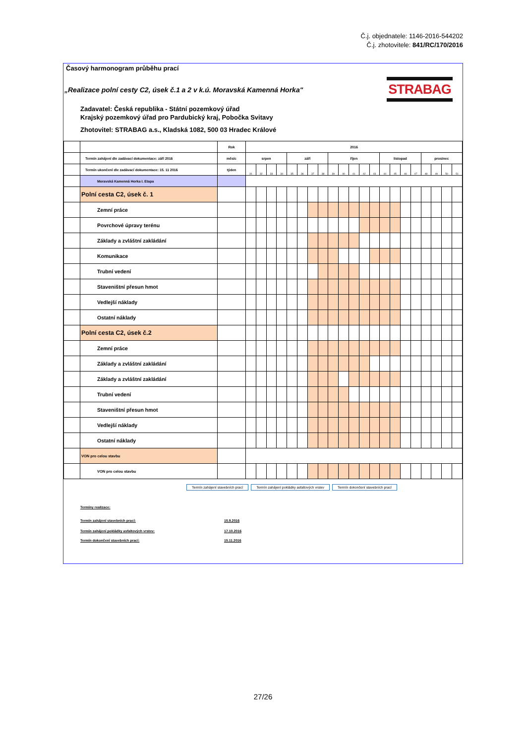Č.j. objednatele: 1146-2016-544202
Č.j. zhotovitele: 841/RC/170/2016
Časový harmonogram průběhu prací
„Realizace polní cesty C2, úsek č.1 a 2 v k.ú. Moravská Kamenná Horka"
STRABAG
Zadavatel: Česká republika - Státní pozemkový úřad
Krajský pozemkový úřad pro Pardubický kraj, Pobočka Svitavy
Zhotovitel: STRABAG a.s., Kladská 1082, 500 03 Hradec Králové
| | | Rok | 2016 | | | | | | | | | | | | | | | | | | | | |
| | Termín zahájení dle zadávací dokumentace: září 2016 | měsíc | srpen | | | | září | | | | říjen | | | | | listopad | | | | prosinec | | | |
| | Termín ukončení dle zadávací dokumentace: 15. 11 2016 | týden | 31 | 32 | 33 | 34 | 35 | 36 | 37 | 38 | 39 | 40 | 41 | 42 | 43 | 44 | 45 | 46 | 47 | 48 | 49 | 50 | 51 |
| | Moravská Kamenná Horka I. Etapa | | | | | | | | | | | | | | | | | | | | | | |
| | Polní cesta C2, úsek č. 1 | | | | | | | | | | | | | | | | | | | | | | |
| | Zemní práce | | | | | | | | | | | | | | | | | | | | | | |
| | Povrchové úpravy terénu | | | | | | | | | | | | | | | | | | | | | | |
| | Základy a zvláštní zakládání | | | | | | | | | | | | | | | | | | | | | | |
| | Komunikace | | | | | | | | | | | | | | | | | | | | | | |
| | Trubní vedení | | | | | | | | | | | | | | | | | | | | | | |
| | Staveništní přesun hmot | | | | | | | | | | | | | | | | | | | | | | |
| | Vedlejší náklady | | | | | | | | | | | | | | | | | | | | | | |
| | Ostatní náklady | | | | | | | | | | | | | | | | | | | | | | |
| | Polní cesta C2, úsek č.2 | | | | | | | | | | | | | | | | | | | | | | |
| | Zemní práce | | | | | | | | | | | | | | | | | | | | | | |
| | Základy a zvláštní zakládání | | | | | | | | | | | | | | | | | | | | | | |
| | Základy a zvláštní zakládání | | | | | | | | | | | | | | | | | | | | | | |
| | Trubní vedení | | | | | | | | | | | | | | | | | | | | | | |
| | Staveništní přesun hmot | | | | | | | | | | | | | | | | | | | | | | |
| | Vedlejší náklady | | | | | | | | | | | | | | | | | | | | | | |
| | Ostatní náklady | | | | | | | | | | | | | | | | | | | | | | |
| | VON pro celou stavbu | | | | | | | | | | | | | | | | | | | | | | |
| | VON pro celou stavbu | | | | | | | | | | | | | | | | | | | | | | |
Termín zahájení stavebních prací Termín zahájení pokládky asfaltových vrstev Termín dokončení stavebních prací
Termíny realizace:
Termín zahájení stavebních prací: 15.9.2016
Termín zahájení pokládky asfaltových vrstev: 17.10.2016
Termín dokončení stavebních prací: 15.11.2016
27/26